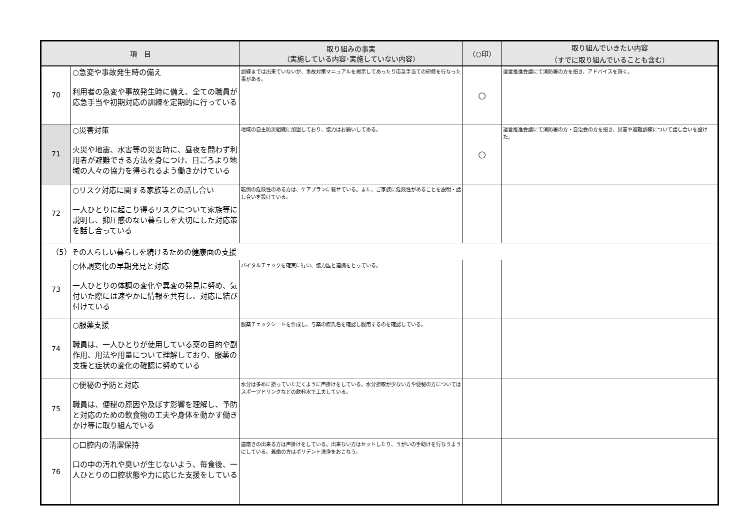| 項 目 | | 取り組みの事実 （実施している内容･実施していない内容） | （○印） | 取り組んでいきたい内容 （すでに取り組んでいることも含む） |
| --- | --- | --- | --- | --- |
| 70 | ○急変や事故発生時の備え 利用者の急変や事故発生時に備え、全ての職員が応急手当や初期対応の訓練を定期的に行っている | 訓練までは出来ていないが、事故対策マニュアルを掲示してあったり応急手当ての研修を行なった事がある。 | ○ | 運営推進会議にて消防署の方を招き、アドバイスを頂く。 |
| 71 | ○災害対策 火災や地震、水害等の災害時に、昼夜を問わず利用者が避難できる方法を身につけ、日ごろより地域の人々の協力を得られるよう働きかけている | 地域の自主防災組織に加盟しており、協力はお願いしてある。 | ○ | 運営推進会議にて消防署の方・自治会の方を招き、災害や避難訓練について話し合いを設けた。 |
| 72 | ○リスク対応に関する家族等との話し合い 一人ひとりに起こり得るリスクについて家族等に説明し、抑圧感のない暮らしを大切にした対応策を話し合っている | 転倒の危険性のある方は、ケアプランに載せている。また、ご家族に危険性があることを説明・話し合いを設けている。 | | |
| （5）その人らしい暮らしを続けるための健康面の支援 | | | | |
| 73 | ○体調変化の早期発見と対応 一人ひとりの体調の変化や異変の発見に努め、気付いた際には速やかに情報を共有し、対応に結び付けている | バイタルチェックを確実に行い、協力医と連携をとっている。 | | |
| 74 | ○服薬支援 職員は、一人ひとりが使用している薬の目的や副作用、用法や用量について理解しており、服薬の支援と症状の変化の確認に努めている | 服薬チェックシートを作成し、与薬の際氏名を確認し服用するのを確認している。 | | |
| 75 | ○便秘の予防と対応 職員は、便秘の原因や及ぼす影響を理解し、予防と対応のための飲食物の工夫や身体を動かす働きかけ等に取り組んでいる | 水分は多めに摂っていただくように声掛けをしている。水分摂取が少ない方や便秘の方についてはスポーツドリンクなどの飲料水で工夫している。 | | |
| 76 | ○口腔内の清潔保持 口の中の汚れや臭いが生じないよう、毎食後、一人ひとりの口腔状態や力に応じた支援をしている | 歯磨きの出来る方は声掛けをしている。出来ない方はセットしたり、うがいの手助けを行なうようにしている。義歯の方はポリデント洗浄をおこなう。 | | |